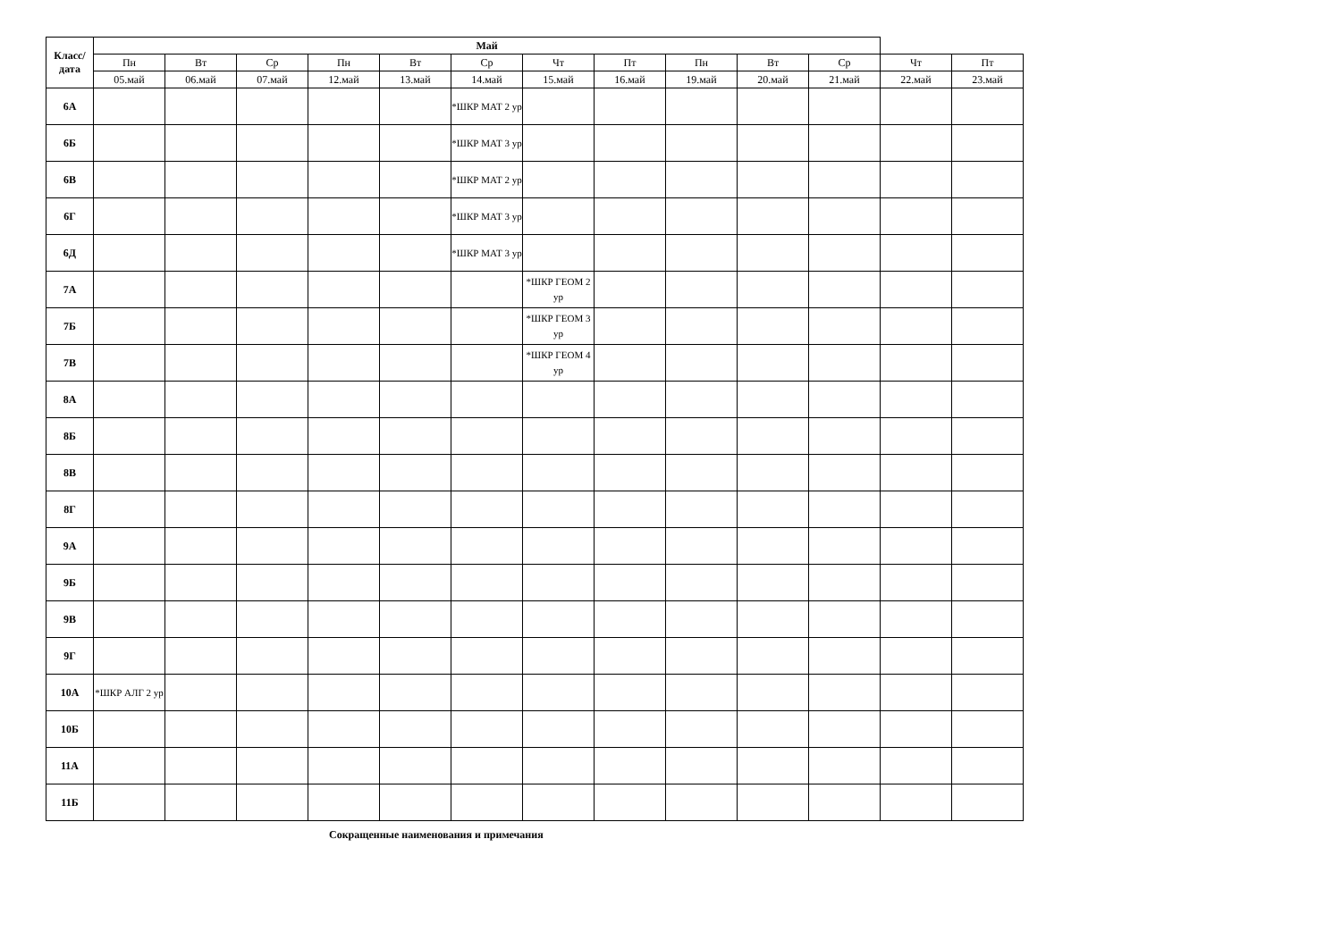| Класс/ дата | Май | | | | | | | | | | | | |
| --- | --- | --- | --- | --- | --- | --- | --- | --- | --- | --- | --- | --- | --- |
| | Пн | Вт | Ср | Пн | Вт | Ср | Чт | Пт | Пн | Вт | Ср | Чт | Пт |
| | 05.май | 06.май | 07.май | 12.май | 13.май | 14.май | 15.май | 16.май | 19.май | 20.май | 21.май | 22.май | 23.май |
| 6А | | | | | | *ШКР МАТ 2 ур | | | | | | | |
| 6Б | | | | | | *ШКР МАТ 3 ур | | | | | | | |
| 6В | | | | | | *ШКР МАТ 2 ур | | | | | | | |
| 6Г | | | | | | *ШКР МАТ 3 ур | | | | | | | |
| 6Д | | | | | | *ШКР МАТ 3 ур | | | | | | | |
| 7А | | | | | | | *ШКР ГЕОМ 2 ур | | | | | | |
| 7Б | | | | | | | *ШКР ГЕОМ 3 ур | | | | | | |
| 7В | | | | | | | *ШКР ГЕОМ 4 ур | | | | | | |
| 8А | | | | | | | | | | | | | |
| 8Б | | | | | | | | | | | | | |
| 8В | | | | | | | | | | | | | |
| 8Г | | | | | | | | | | | | | |
| 9А | | | | | | | | | | | | | |
| 9Б | | | | | | | | | | | | | |
| 9В | | | | | | | | | | | | | |
| 9Г | | | | | | | | | | | | | |
| 10А | *ШКР АЛГ 2 ур | | | | | | | | | | | | |
| 10Б | | | | | | | | | | | | | |
| 11А | | | | | | | | | | | | | |
| 11Б | | | | | | | | | | | | | |
Сокращенные наименования и примечания